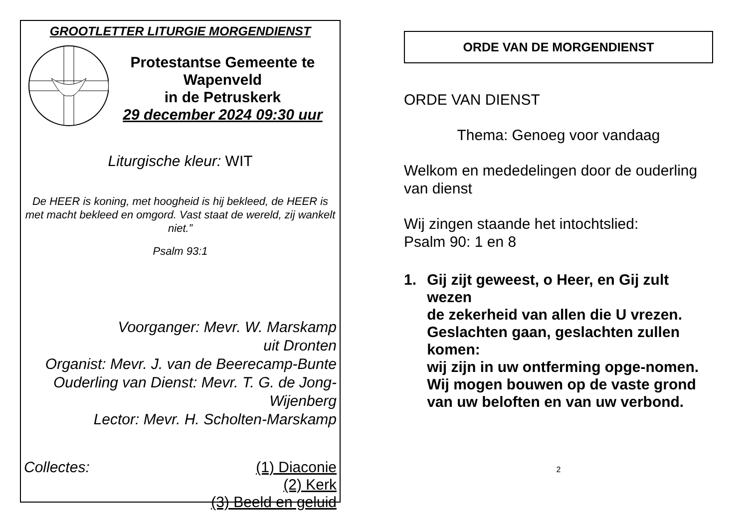GROOTLETTER LITURGIE MORGENDIENST
Protestantse Gemeente te
Wapenveld
in de Petruskerk
29 december 2024 09:30 uur
Liturgische kleur: WIT
De HEER is koning, met hoogheid is hij bekleed, de HEER is met macht bekleed en omgord. Vast staat de wereld, zij wankelt niet.”
Psalm 93:1
Voorganger: Mevr. W. Marskamp
uit Dronten
Organist: Mevr. J. van de Beerecamp-Bunte
Ouderling van Dienst: Mevr. T. G. de Jong-
Wijenberg
Lector: Mevr. H. Scholten-Marskamp
Collectes: (1) Diaconie
(2) Kerk
(3) Beeld en geluid
ORDE VAN DE MORGENDIENST
ORDE VAN DIENST
Thema: Genoeg voor vandaag
Welkom en mededelingen door de ouderling van dienst
Wij zingen staande het intochtslied:
Psalm 90: 1 en 8
1. Gij zijt geweest, o Heer, en Gij zult wezen
de zekerheid van allen die U vrezen.
Geslachten gaan, geslachten zullen komen:
wij zijn in uw ontferming opge-nomen.
Wij mogen bouwen op de vaste grond
van uw beloften en van uw verbond.
2